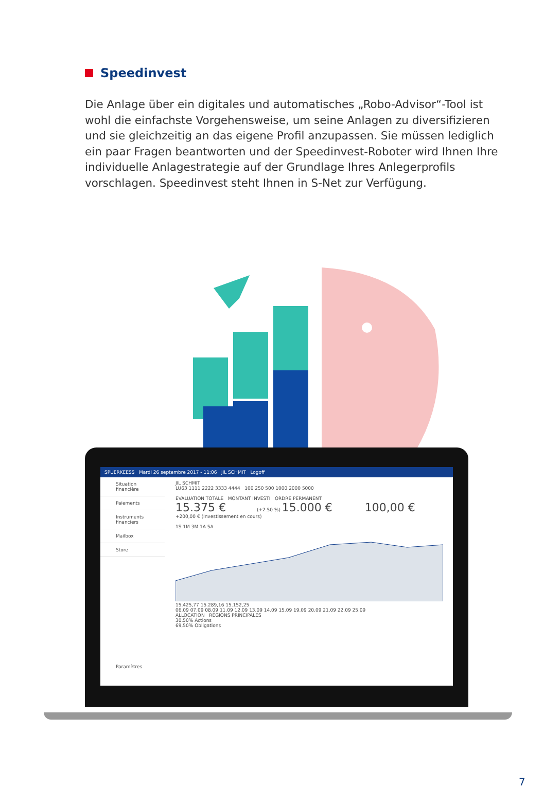Speedinvest
Die Anlage über ein digitales und automatisches „Robo-Advisor“-Tool ist wohl die einfachste Vorgehensweise, um seine Anlagen zu diversifizieren und sie gleichzeitig an das eigene Profil anzupassen. Sie müssen lediglich ein paar Fragen beantworten und der Speedinvest-Roboter wird Ihnen Ihre individuelle Anlagestrategie auf der Grundlage Ihres Anlegerprofils vorschlagen. Speedinvest steht Ihnen in S-Net zur Verfügung.
SPUERKEESS Mardi 26 septembre 2017 - 11:06 JIL SCHMIT Logoff
Situation financière
Paiements
Instruments financiers
Mailbox
Store
Paramètres
JIL SCHMIT
LU63 1111 2222 3333 4444 100 250 500 1000 2000 5000
EVALUATION TOTALE MONTANT INVESTI ORDRE PERMANENT
15.375 € (+2.50 %) 15.000 € 100,00 €
+200,00 € (Investissement en cours)
1S 1M 3M 1A 5A
15.425,77 15.289,16 15.152,25
06.09 07.09 08.09 11.09 12.09 13.09 14.09 15.09 19.09 20.09 21.09 22.09 25.09
ALLOCATION RÉGIONS PRINCIPALES
30,50% Actions
69,50% Obligations
7